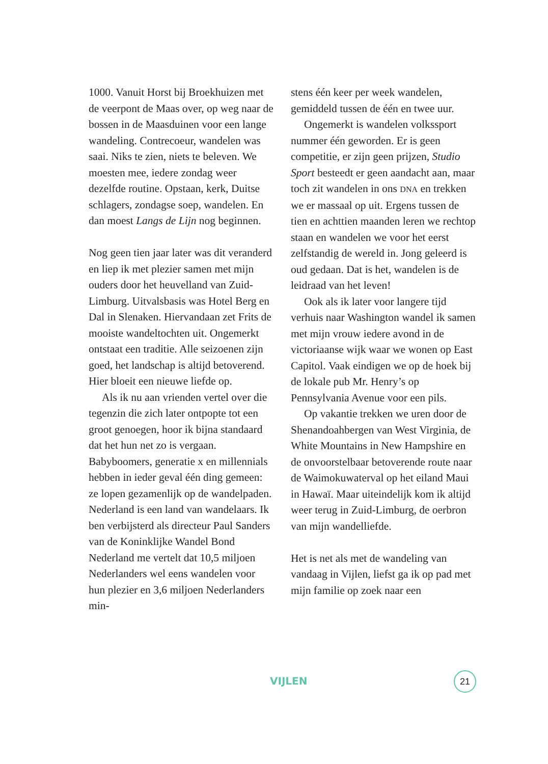1000. Vanuit Horst bij Broekhuizen met de veerpont de Maas over, op weg naar de bossen in de Maasduinen voor een lange wandeling. Contrecoeur, wandelen was saai. Niks te zien, niets te beleven. We moesten mee, iedere zondag weer dezelfde routine. Opstaan, kerk, Duitse schlagers, zondagse soep, wandelen. En dan moest Langs de Lijn nog beginnen.
Nog geen tien jaar later was dit veranderd en liep ik met plezier samen met mijn ouders door het heuvelland van Zuid-Limburg. Uitvalsbasis was Hotel Berg en Dal in Slenaken. Hiervandaan zet Frits de mooiste wandeltochten uit. Ongemerkt ontstaat een traditie. Alle seizoenen zijn goed, het landschap is altijd betoverend. Hier bloeit een nieuwe liefde op.
Als ik nu aan vrienden vertel over die tegenzin die zich later ontpopte tot een groot genoegen, hoor ik bijna standaard dat het hun net zo is vergaan. Babyboomers, generatie x en millennials hebben in ieder geval één ding gemeen: ze lopen gezamenlijk op de wandelpaden. Nederland is een land van wandelaars. Ik ben verbijsterd als directeur Paul Sanders van de Koninklijke Wandel Bond Nederland me vertelt dat 10,5 miljoen Nederlanders wel eens wandelen voor hun plezier en 3,6 miljoen Nederlanders min-
stens één keer per week wandelen, gemiddeld tussen de één en twee uur.
Ongemerkt is wandelen volkssport nummer één geworden. Er is geen competitie, er zijn geen prijzen, Studio Sport besteedt er geen aandacht aan, maar toch zit wandelen in ons DNA en trekken we er massaal op uit. Ergens tussen de tien en achttien maanden leren we rechtop staan en wandelen we voor het eerst zelfstandig de wereld in. Jong geleerd is oud gedaan. Dat is het, wandelen is de leidraad van het leven!
Ook als ik later voor langere tijd verhuis naar Washington wandel ik samen met mijn vrouw iedere avond in de victoriaanse wijk waar we wonen op East Capitol. Vaak eindigen we op de hoek bij de lokale pub Mr. Henry’s op Pennsylvania Avenue voor een pils.
Op vakantie trekken we uren door de Shenandoahbergen van West Virginia, de White Mountains in New Hampshire en de onvoorstelbaar betoverende route naar de Waimokuwaterval op het eiland Maui in Hawaï. Maar uiteindelijk kom ik altijd weer terug in Zuid-Limburg, de oerbron van mijn wandelliefde.
Het is net als met de wandeling van vandaag in Vijlen, liefst ga ik op pad met mijn familie op zoek naar een
VIJLEN 21